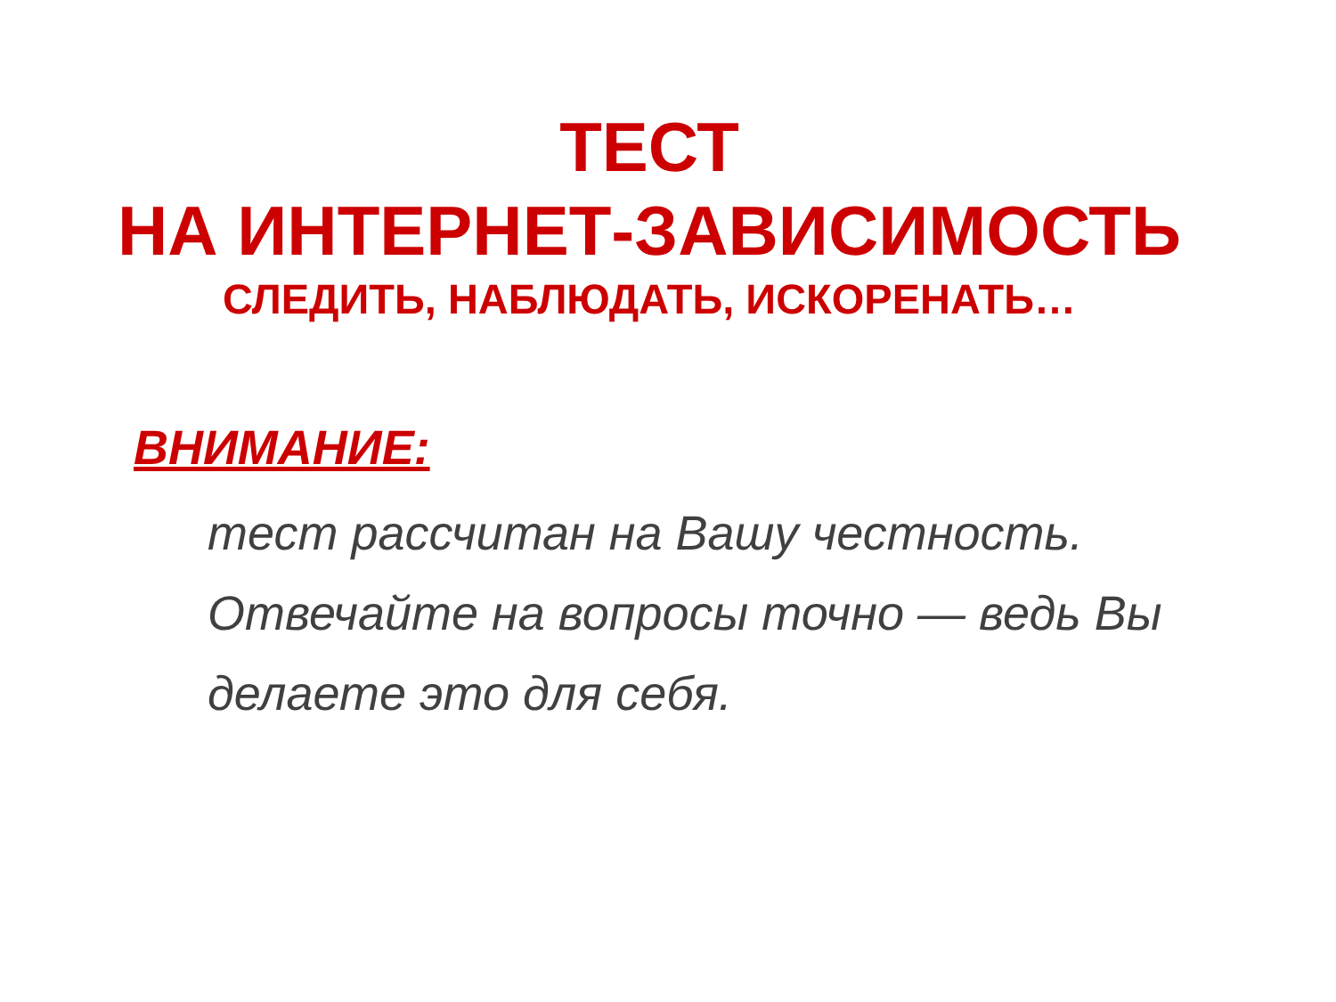ТЕСТ
НА ИНТЕРНЕТ-ЗАВИСИМОСТЬ
СЛЕДИТЬ, НАБЛЮДАТЬ, ИСКОРЕНАТЬ…
ВНИМАНИЕ:
тест рассчитан на Вашу честность.
Отвечайте на вопросы точно — ведь Вы делаете это для себя.